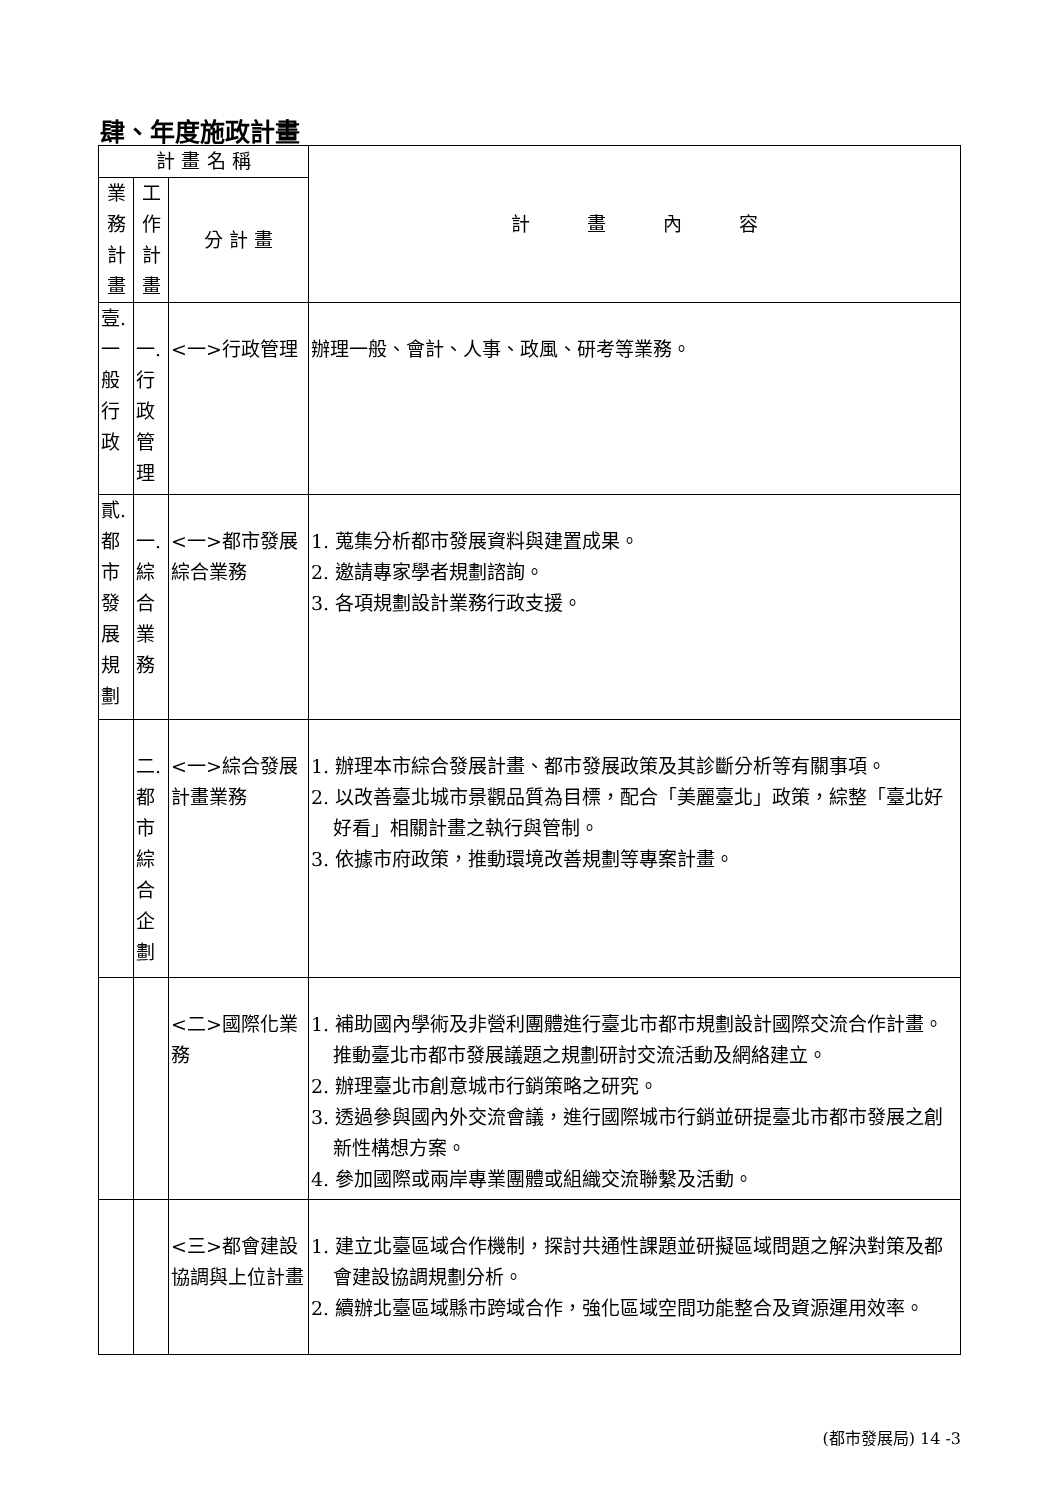肆、年度施政計畫
| 計 畫 名 稱 | | | 計 畫 內 容 |
| --- | --- | --- | --- |
| 業 務 計 畫 | 工 作 計 畫 | 分 計 畫 | |
| 壹. 一 般 行 政 | 一. 行 政 管 理 | <一>行政管理 | 辦理一般、會計、人事、政風、研考等業務。 |
| 貳. 都 市 發 展 規 劃 | 一. 綜 合 業 務 | <一>都市發展綜合業務 | 1. 蒐集分析都市發展資料與建置成果。 2. 邀請專家學者規劃諮詢。 3. 各項規劃設計業務行政支援。 |
| | 二. 都 市 綜 合 企 劃 | <一>綜合發展計畫業務 | 1. 辦理本市綜合發展計畫、都市發展政策及其診斷分析等有關事項。 2. 以改善臺北城市景觀品質為目標，配合「美麗臺北」政策，綜整「臺北好好看」相關計畫之執行與管制。 3. 依據市府政策，推動環境改善規劃等專案計畫。 |
| | | <二>國際化業務 | 1. 補助國內學術及非營利團體進行臺北市都市規劃設計國際交流合作計畫。推動臺北市都市發展議題之規劃研討交流活動及網絡建立。 2. 辦理臺北市創意城市行銷策略之研究。 3. 透過參與國內外交流會議，進行國際城市行銷並研提臺北市都市發展之創新性構想方案。 4. 參加國際或兩岸專業團體或組織交流聯繫及活動。 |
| | | <三>都會建設協調與上位計畫 | 1. 建立北臺區域合作機制，探討共通性課題並研擬區域問題之解決對策及都會建設協調規劃分析。 2. 續辦北臺區域縣市跨域合作，強化區域空間功能整合及資源運用效率。 |
(都市發展局) 14 -3